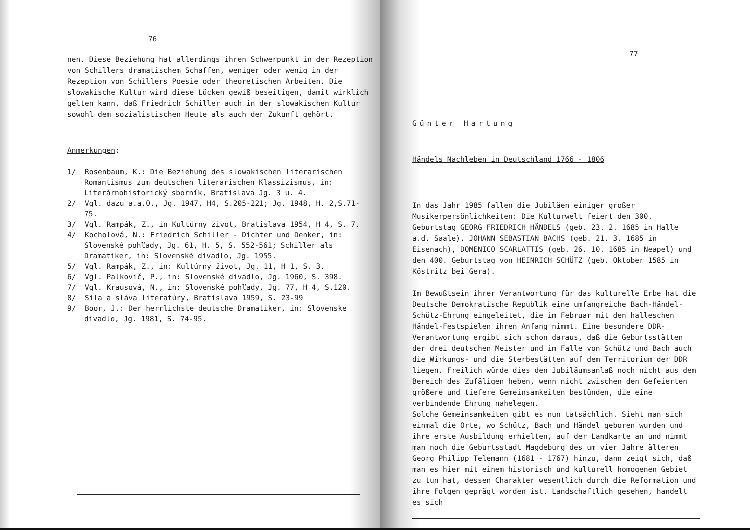76
nen. Diese Beziehung hat allerdings ihren Schwerpunkt in der Rezeption von Schillers dramatischem Schaffen, weniger oder wenig in der Rezeption von Schillers Poesie oder theoretischen Arbeiten. Die slowakische Kultur wird diese Lücken gewiß beseitigen, damit wirklich gelten kann, daß Friedrich Schiller auch in der slowakischen Kultur sowohl dem sozialistischen Heute als auch der Zukunft gehört.
Anmerkungen:
1/ Rosenbaum, K.: Die Beziehung des slowakischen literarischen Romantismus zum deutschen literarischen Klassizismus, in: Literárnohistorický sborník, Bratislava Jg. 3 u. 4.
2/ Vgl. dazu a.a.O., Jg. 1947, H4, S.205-221; Jg. 1948, H. 2,S.71-75.
3/ Vgl. Rampák, Z., in Kultúrny život, Bratislava 1954, H 4, S. 7.
4/ Kocholová, N.: Friedrich Schiller - Dichter und Denker, in: Slovenské pohľady, Jg. 61, H. 5, S. 552-561; Schiller als Dramatiker, in: Slovenské divadlo, Jg. 1955.
5/ Vgl. Rampák, Z., in: Kultúrny život, Jg. 11, H 1, S. 3.
6/ Vgl. Palkovič, P., in: Slovenské divadlo, Jg. 1960, S. 398.
7/ Vgl. Krausová, N., in: Slovenské pohľady, Jg. 77, H 4, S.120.
8/ Sila a sláva literatúry, Bratislava 1959, S. 23-99
9/ Boor, J.: Der herrlichste deutsche Dramatiker, in: Slovenske divadlo, Jg. 1981, S. 74-95.
77
Günter Hartung
Händels Nachleben in Deutschland 1766 - 1806
In das Jahr 1985 fallen die Jubiläen einiger großer Musikerpersönlichkeiten: Die Kulturwelt feiert den 300. Geburtstag GEORG FRIEDRICH HÄNDELS (geb. 23. 2. 1685 in Halle a.d. Saale), JOHANN SEBASTIAN BACHS (geb. 21. 3. 1685 in Eisenach), DOMENICO SCARLATTIS (geb. 26. 10. 1685 in Neapel) und den 400. Geburtstag von HEINRICH SCHÜTZ (geb. Oktober 1585 in Köstritz bei Gera).
Im Bewußtsein ihrer Verantwortung für das kulturelle Erbe hat die Deutsche Demokratische Republik eine umfangreiche Bach-Händel-Schütz-Ehrung eingeleitet, die im Februar mit den halleschen Händel-Festspielen ihren Anfang nimmt. Eine besondere DDR-Verantwortung ergibt sich schon daraus, daß die Geburtsstätten der drei deutschen Meister und im Falle von Schütz und Bach auch die Wirkungs- und die Sterbestätten auf dem Territorium der DDR liegen. Freilich würde dies den Jubiläumsanlaß noch nicht aus dem Bereich des Zufäligen heben, wenn nicht zwischen den Gefeierten größere und tiefere Gemeinsamkeiten bestünden, die eine verbindende Ehrung nahelegen.
Solche Gemeinsamkeiten gibt es nun tatsächlich. Sieht man sich einmal die Orte, wo Schütz, Bach und Händel geboren wurden und ihre erste Ausbildung erhielten, auf der Landkarte an und nimmt man noch die Geburtsstadt Magdeburg des um vier Jahre älteren Georg Philipp Telemann (1681 - 1767) hinzu, dann zeigt sich, daß man es hier mit einem historisch und kulturell homogenen Gebiet zu tun hat, dessen Charakter wesentlich durch die Reformation und ihre Folgen geprägt worden ist. Landschaftlich gesehen, handelt es sich